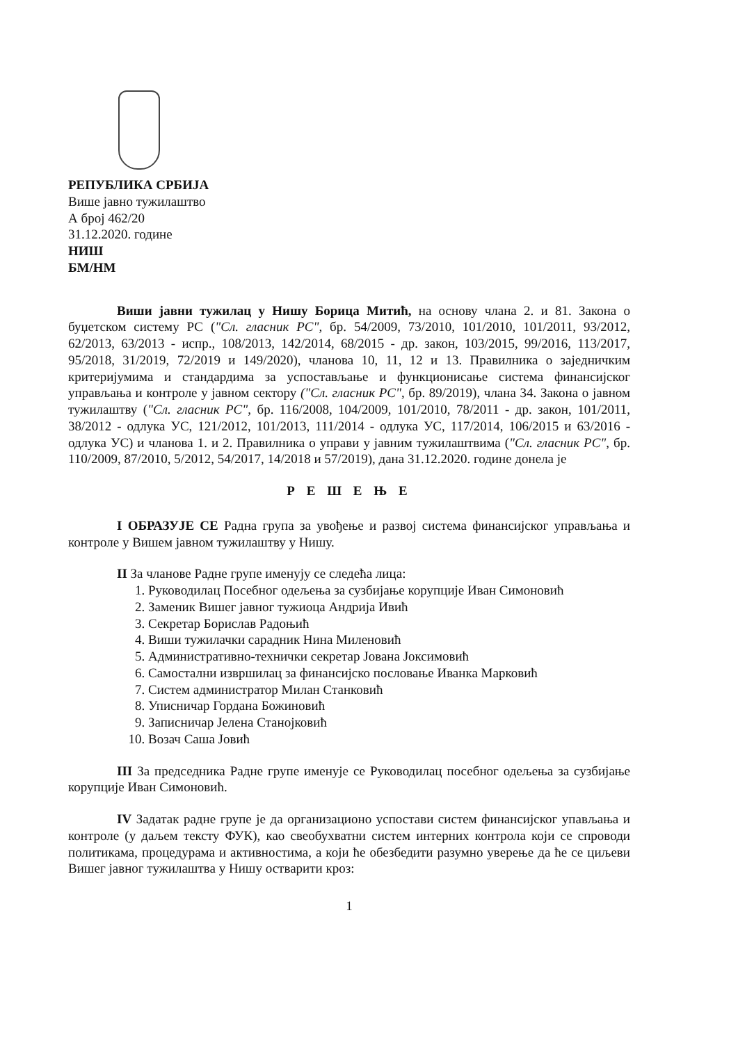РЕПУБЛИКА СРБИЈА
Више јавно тужилаштво
А број 462/20
31.12.2020. године
НИШ
БМ/НМ
Виши јавни тужилац у Нишу Борица Митић, на основу члана 2. и 81. Закона о буџетском систему РС ("Сл. гласник РС", бр. 54/2009, 73/2010, 101/2010, 101/2011, 93/2012, 62/2013, 63/2013 - испр., 108/2013, 142/2014, 68/2015 - др. закон, 103/2015, 99/2016, 113/2017, 95/2018, 31/2019, 72/2019 и 149/2020), чланова 10, 11, 12 и 13. Правилника о заједничким критеријумима и стандардима за успостављање и функционисање система финансијског управљања и контроле у јавном сектору ("Сл. гласник РС", бр. 89/2019), члана 34. Закона о јавном тужилаштву ("Сл. гласник РС", бр. 116/2008, 104/2009, 101/2010, 78/2011 - др. закон, 101/2011, 38/2012 - одлука УС, 121/2012, 101/2013, 111/2014 - одлука УС, 117/2014, 106/2015 и 63/2016 - одлука УС) и чланова 1. и 2. Правилника о управи у јавним тужилаштвима ("Сл. гласник РС", бр. 110/2009, 87/2010, 5/2012, 54/2017, 14/2018 и 57/2019), дана 31.12.2020. године донела је
Р Е Ш Е Њ Е
I ОБРАЗУЈЕ СЕ Радна група за увођење и развој система финансијског управљања и контроле у Вишем јавном тужилаштву у Нишу.
II За чланове Радне групе именују се следећа лица:
1. Руководилац Посебног одељења за сузбијање корупције Иван Симоновић
2. Заменик Вишег јавног тужиоца Андрија Ивић
3. Секретар Борислав Радоњић
4. Виши тужилачки сарадник Нина Миленовић
5. Административно-технички секретар Јована Јоксимовић
6. Самостални извршилац за финансијско пословање Иванка Марковић
7. Систем администратор Милан Станковић
8. Уписничар Гордана Божиновић
9. Записничар Јелена Станојковић
10. Возач Саша Јовић
III За председника Радне групе именује се Руководилац посебног одељења за сузбијање корупције Иван Симоновић.
IV Задатак радне групе је да организационо успостави систем финансијског упављања и контроле (у даљем тексту ФУК), као свеобухватни систем интерних контрола који се спроводи политикама, процедурама и активностима, а који ће обезбедити разумно уверење да ће се циљеви Вишег јавног тужилаштва у Нишу остварити кроз:
1